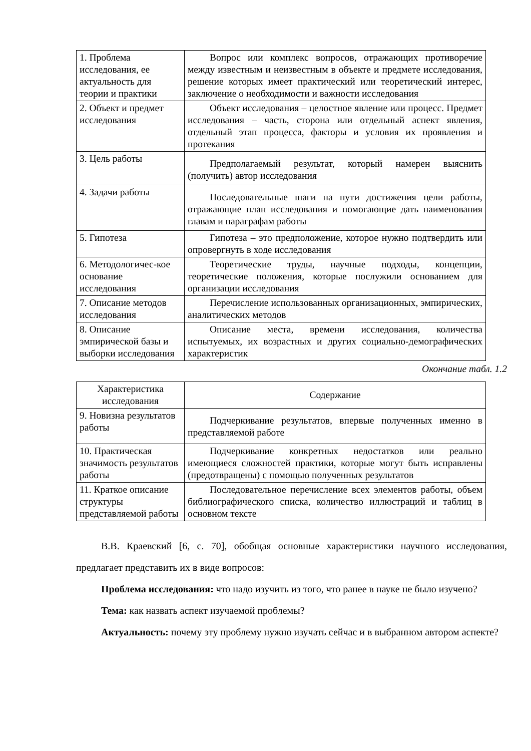| 1. Проблема исследования, ее актуальность для теории и практики | Вопрос или комплекс вопросов, отражающих противоречие между известным и неизвестным в объекте и предмете исследования, решение которых имеет практический или теоретический интерес, заключение о необходимости и важности исследования |
| 2. Объект и предмет исследования | Объект исследования – целостное явление или процесс. Предмет исследования – часть, сторона или отдельный аспект явления, отдельный этап процесса, факторы и условия их проявления и протекания |
| 3. Цель работы | Предполагаемый результат, который намерен выяснить (получить) автор исследования |
| 4. Задачи работы | Последовательные шаги на пути достижения цели работы, отражающие план исследования и помогающие дать наименования главам и параграфам работы |
| 5. Гипотеза | Гипотеза – это предположение, которое нужно подтвердить или опровергнуть в ходе исследования |
| 6. Методологичес-кое основание исследования | Теоретические труды, научные подходы, концепции, теоретические положения, которые послужили основанием для организации исследования |
| 7. Описание методов исследования | Перечисление использованных организационных, эмпирических, аналитических методов |
| 8. Описание эмпирической базы и выборки исследования | Описание места, времени исследования, количества испытуемых, их возрастных и других социально-демографических характеристик |
Окончание табл. 1.2
| Характеристика исследования | Содержание |
| --- | --- |
| 9. Новизна результатов работы | Подчеркивание результатов, впервые полученных именно в представляемой работе |
| 10. Практическая значимость результатов работы | Подчеркивание конкретных недостатков или реально имеющиеся сложностей практики, которые могут быть исправлены (предотвращены) с помощью полученных результатов |
| 11. Краткое описание структуры представляемой работы | Последовательное перечисление всех элементов работы, объем библиографического списка, количество иллюстраций и таблиц в основном тексте |
В.В. Краевский [6, с. 70], обобщая основные характеристики научного исследования, предлагает представить их в виде вопросов:
Проблема исследования: что надо изучить из того, что ранее в науке не было изучено?
Тема: как назвать аспект изучаемой проблемы?
Актуальность: почему эту проблему нужно изучать сейчас и в выбранном автором аспекте?